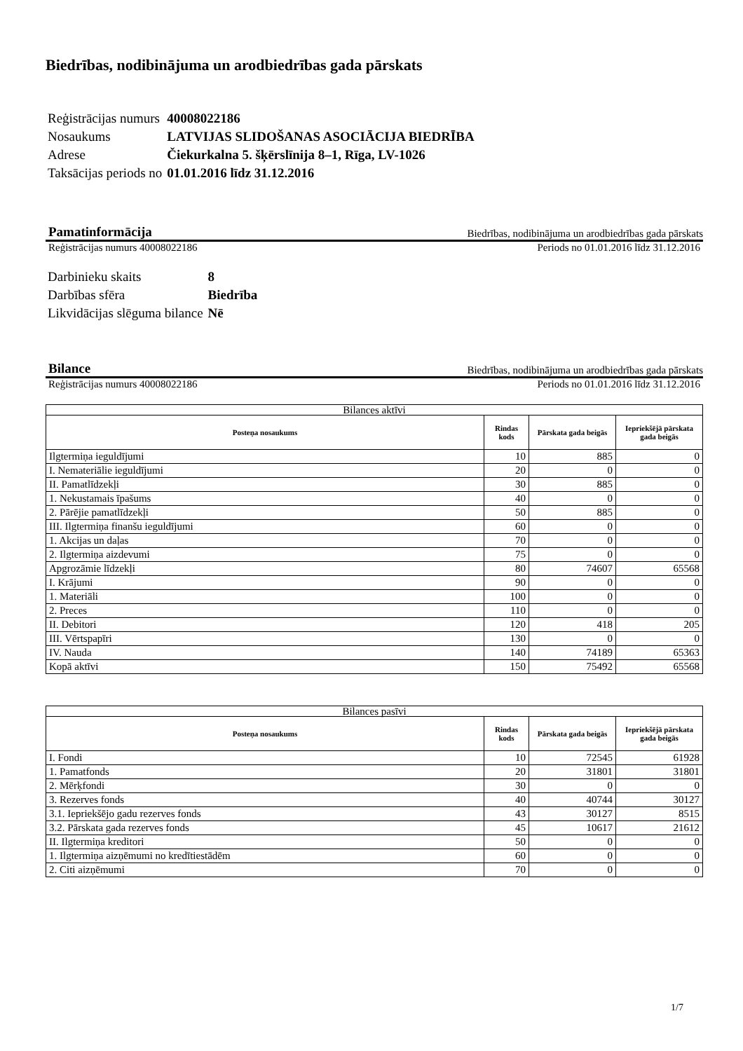Biedrības, nodibinājuma un arodbiedrības gada pārskats
| Reģistrācijas numurs | 40008022186 |
| Nosaukums | LATVIJAS SLIDOŠANAS ASOCIĀCIJA BIEDRĪBA |
| Adrese | Čiekurkalna 5. šķērslīnija 8–1, Rīga, LV-1026 |
| Taksācijas periods no | 01.01.2016 līdz 31.12.2016 |
Pamatinformācija Biedrības, nodibinājuma un arodbiedrības gada pārskats
Reģistrācijas numurs 40008022186 Periods no 01.01.2016 līdz 31.12.2016
| Darbinieku skaits | 8 |
| Darbības sfēra | Biedrība |
| Likvidācijas slēguma bilance | Nē |
Bilance Biedrības, nodibinājuma un arodbiedrības gada pārskats
Reģistrācijas numurs 40008022186 Periods no 01.01.2016 līdz 31.12.2016
| Bilances aktīvi | | | |
| --- | --- | --- | --- |
| Posteņa nosaukums | Rindas kods | Pārskata gada beigās | Iepriekšējā pārskata gada beigās |
| Ilgtermiņa ieguldījumi | 10 | 885 | 0 |
| I. Nemateriālie ieguldījumi | 20 | 0 | 0 |
| II. Pamatlīdzekļi | 30 | 885 | 0 |
| 1. Nekustamais īpašums | 40 | 0 | 0 |
| 2. Pārējie pamatlīdzekļi | 50 | 885 | 0 |
| III. Ilgtermiņa finanšu ieguldījumi | 60 | 0 | 0 |
| 1. Akcijas un daļas | 70 | 0 | 0 |
| 2. Ilgtermiņa aizdevumi | 75 | 0 | 0 |
| Apgrozāmie līdzekļi | 80 | 74607 | 65568 |
| I. Krājumi | 90 | 0 | 0 |
| 1. Materiāli | 100 | 0 | 0 |
| 2. Preces | 110 | 0 | 0 |
| II. Debitori | 120 | 418 | 205 |
| III. Vērtspapīri | 130 | 0 | 0 |
| IV. Nauda | 140 | 74189 | 65363 |
| Kopā aktīvi | 150 | 75492 | 65568 |
| Bilances pasīvi | | | |
| --- | --- | --- | --- |
| Posteņa nosaukums | Rindas kods | Pārskata gada beigās | Iepriekšējā pārskata gada beigās |
| I. Fondi | 10 | 72545 | 61928 |
| 1. Pamatfonds | 20 | 31801 | 31801 |
| 2. Mērķfondi | 30 | 0 | 0 |
| 3. Rezerves fonds | 40 | 40744 | 30127 |
| 3.1. Iepriekšējo gadu rezerves fonds | 43 | 30127 | 8515 |
| 3.2. Pārskata gada rezerves fonds | 45 | 10617 | 21612 |
| II. Ilgtermiņa kreditori | 50 | 0 | 0 |
| 1. Ilgtermiņa aizņēmumi no kredītiestādēm | 60 | 0 | 0 |
| 2. Citi aizņēmumi | 70 | 0 | 0 |
1/7